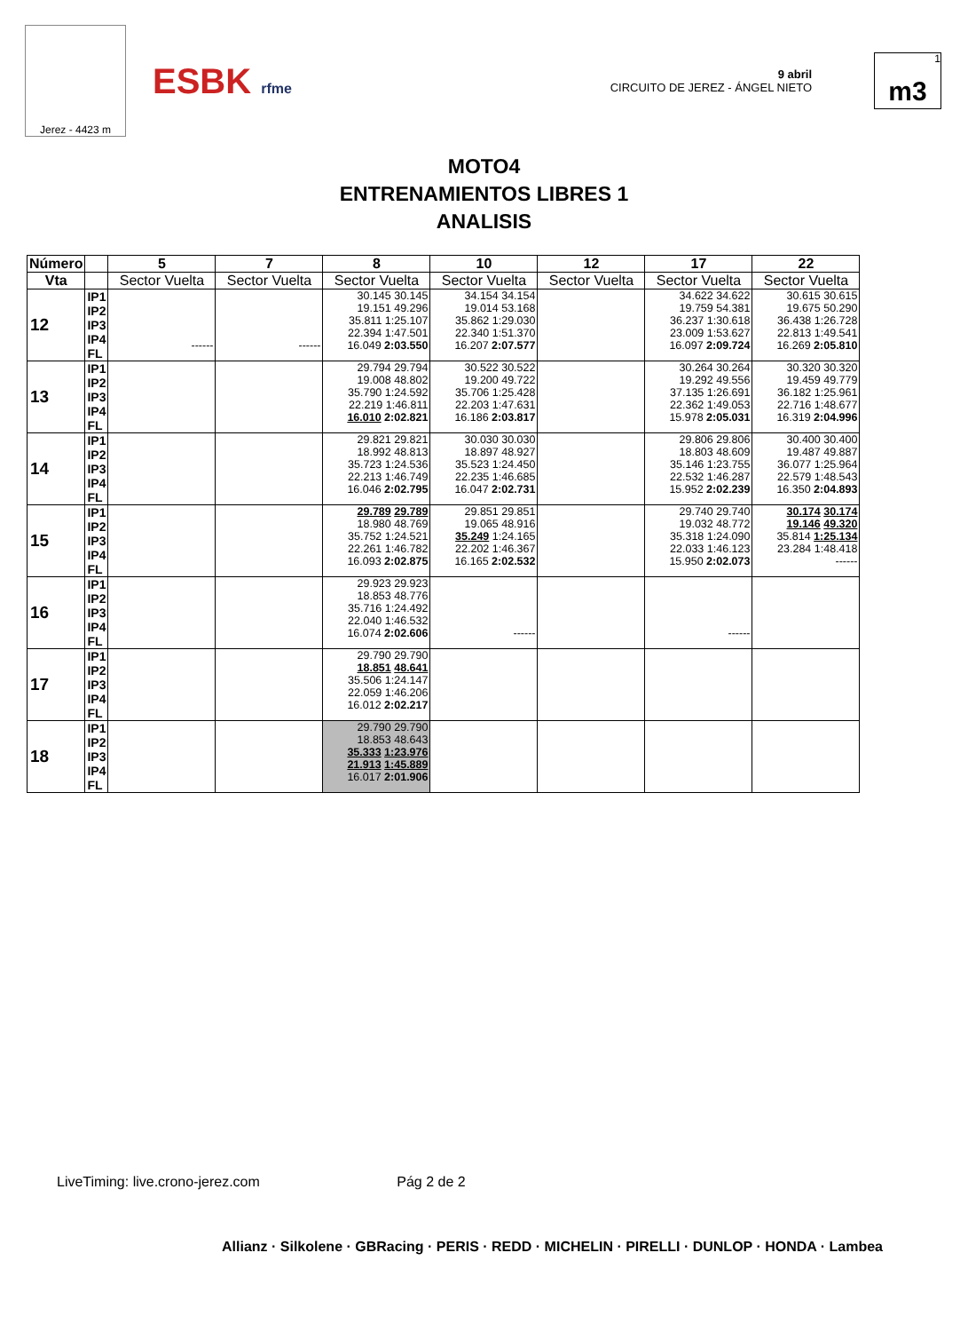Jerez - 4423 m
ESBK rfme
9 abril
CIRCUITO DE JEREZ - ÁNGEL NIETO
1
m3
MOTO4
ENTRENAMIENTOS LIBRES 1
ANALISIS
| Número | | 5 | 7 | 8 | 10 | 12 | 17 | 22 |
| --- | --- | --- | --- | --- | --- | --- | --- | --- |
| Vta | | Sector Vuelta | Sector Vuelta | Sector Vuelta | Sector Vuelta | Sector Vuelta | Sector Vuelta | Sector Vuelta |
| 12 | IP1 IP2 IP3 IP4 FL | ------ | ------ | 30.145 30.145 19.151 49.296 35.811 1:25.107 22.394 1:47.501 16.049 2:03.550 | 34.154 34.154 19.014 53.168 35.862 1:29.030 22.340 1:51.370 16.207 2:07.577 | | 34.622 34.622 19.759 54.381 36.237 1:30.618 23.009 1:53.627 16.097 2:09.724 | 30.615 30.615 19.675 50.290 36.438 1:26.728 22.813 1:49.541 16.269 2:05.810 |
| 13 | IP1 IP2 IP3 IP4 FL | | | 29.794 29.794 19.008 48.802 35.790 1:24.592 22.219 1:46.811 16.010 2:02.821 | 30.522 30.522 19.200 49.722 35.706 1:25.428 22.203 1:47.631 16.186 2:03.817 | | 30.264 30.264 19.292 49.556 37.135 1:26.691 22.362 1:49.053 15.978 2:05.031 | 30.320 30.320 19.459 49.779 36.182 1:25.961 22.716 1:48.677 16.319 2:04.996 |
| 14 | IP1 IP2 IP3 IP4 FL | | | 29.821 29.821 18.992 48.813 35.723 1:24.536 22.213 1:46.749 16.046 2:02.795 | 30.030 30.030 18.897 48.927 35.523 1:24.450 22.235 1:46.685 16.047 2:02.731 | | 29.806 29.806 18.803 48.609 35.146 1:23.755 22.532 1:46.287 15.952 2:02.239 | 30.400 30.400 19.487 49.887 36.077 1:25.964 22.579 1:48.543 16.350 2:04.893 |
| 15 | IP1 IP2 IP3 IP4 FL | | | 29.789 29.789 18.980 48.769 35.752 1:24.521 22.261 1:46.782 16.093 2:02.875 | 29.851 29.851 19.065 48.916 35.249 1:24.165 22.202 1:46.367 16.165 2:02.532 | | 29.740 29.740 19.032 48.772 35.318 1:24.090 22.033 1:46.123 15.950 2:02.073 | 30.174 30.174 19.146 49.320 35.814 1:25.134 23.284 1:48.418 ------ |
| 16 | IP1 IP2 IP3 IP4 FL | | | 29.923 29.923 18.853 48.776 35.716 1:24.492 22.040 1:46.532 16.074 2:02.606 | ------ | | ------ | |
| 17 | IP1 IP2 IP3 IP4 FL | | | 29.790 29.790 18.851 48.641 35.506 1:24.147 22.059 1:46.206 16.012 2:02.217 | | | | |
| 18 | IP1 IP2 IP3 IP4 FL | | | 29.790 29.790 18.853 48.643 35.333 1:23.976 21.913 1:45.889 16.017 2:01.906 | | | | |
LiveTiming: live.crono-jerez.com Pág 2 de 2
Allianz · Silkolene · GBRacing · PERIS · REDD · MICHELIN · PIRELLI · DUNLOP · HONDA · Lambea